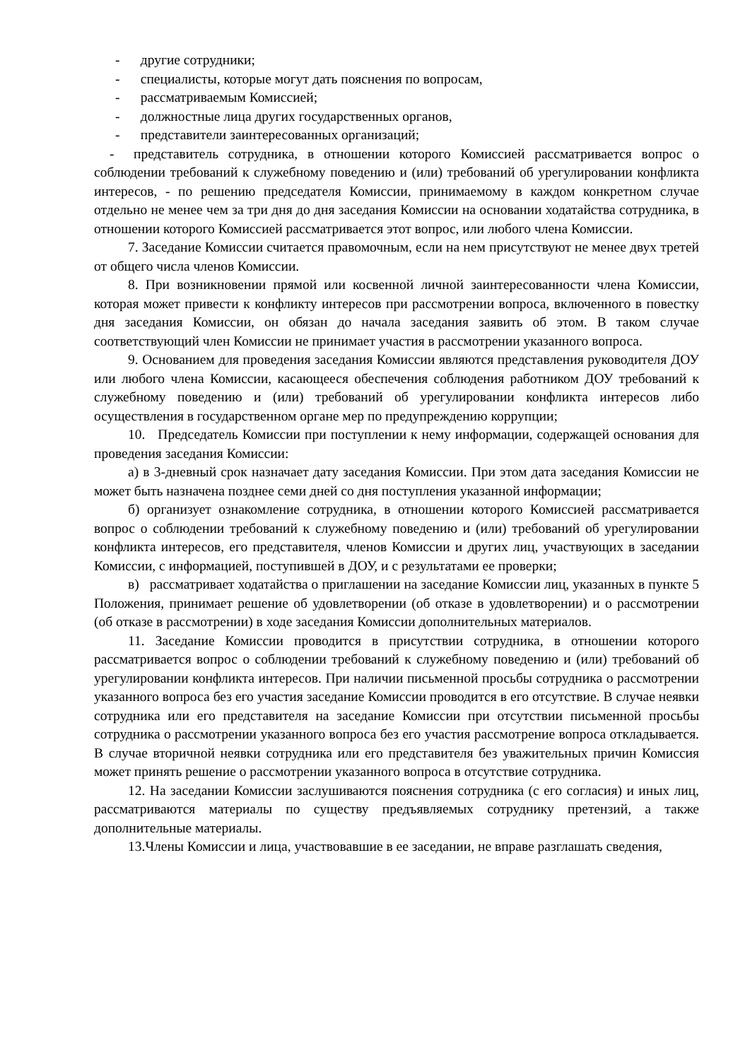- другие сотрудники;
- специалисты, которые могут дать пояснения по вопросам,
- рассматриваемым Комиссией;
- должностные лица других государственных органов,
- представители заинтересованных организаций;
- представитель сотрудника, в отношении которого Комиссией рассматривается вопрос о соблюдении требований к служебному поведению и (или) требований об урегулировании конфликта интересов, - по решению председателя Комиссии, принимаемому в каждом конкретном случае отдельно не менее чем за три дня до дня заседания Комиссии на основании ходатайства сотрудника, в отношении которого Комиссией рассматривается этот вопрос, или любого члена Комиссии.
7. Заседание Комиссии считается правомочным, если на нем присутствуют не менее двух третей от общего числа членов Комиссии.
8. При возникновении прямой или косвенной личной заинтересованности члена Комиссии, которая может привести к конфликту интересов при рассмотрении вопроса, включенного в повестку дня заседания Комиссии, он обязан до начала заседания заявить об этом. В таком случае соответствующий член Комиссии не принимает участия в рассмотрении указанного вопроса.
9. Основанием для проведения заседания Комиссии являются представления руководителя ДОУ или любого члена Комиссии, касающееся обеспечения соблюдения работником ДОУ требований к служебному поведению и (или) требований об урегулировании конфликта интересов либо осуществления в государственном органе мер по предупреждению коррупции;
10. Председатель Комиссии при поступлении к нему информации, содержащей основания для проведения заседания Комиссии:
а) в 3-дневный срок назначает дату заседания Комиссии. При этом дата заседания Комиссии не может быть назначена позднее семи дней со дня поступления указанной информации;
б) организует ознакомление сотрудника, в отношении которого Комиссией рассматривается вопрос о соблюдении требований к служебному поведению и (или) требований об урегулировании конфликта интересов, его представителя, членов Комиссии и других лиц, участвующих в заседании Комиссии, с информацией, поступившей в ДОУ, и с результатами ее проверки;
в) рассматривает ходатайства о приглашении на заседание Комиссии лиц, указанных в пункте 5 Положения, принимает решение об удовлетворении (об отказе в удовлетворении) и о рассмотрении (об отказе в рассмотрении) в ходе заседания Комиссии дополнительных материалов.
11. Заседание Комиссии проводится в присутствии сотрудника, в отношении которого рассматривается вопрос о соблюдении требований к служебному поведению и (или) требований об урегулировании конфликта интересов. При наличии письменной просьбы сотрудника о рассмотрении указанного вопроса без его участия заседание Комиссии проводится в его отсутствие. В случае неявки сотрудника или его представителя на заседание Комиссии при отсутствии письменной просьбы сотрудника о рассмотрении указанного вопроса без его участия рассмотрение вопроса откладывается. В случае вторичной неявки сотрудника или его представителя без уважительных причин Комиссия может принять решение о рассмотрении указанного вопроса в отсутствие сотрудника.
12. На заседании Комиссии заслушиваются пояснения сотрудника (с его согласия) и иных лиц, рассматриваются материалы по существу предъявляемых сотруднику претензий, а также дополнительные материалы.
13.Члены Комиссии и лица, участвовавшие в ее заседании, не вправе разглашать сведения,